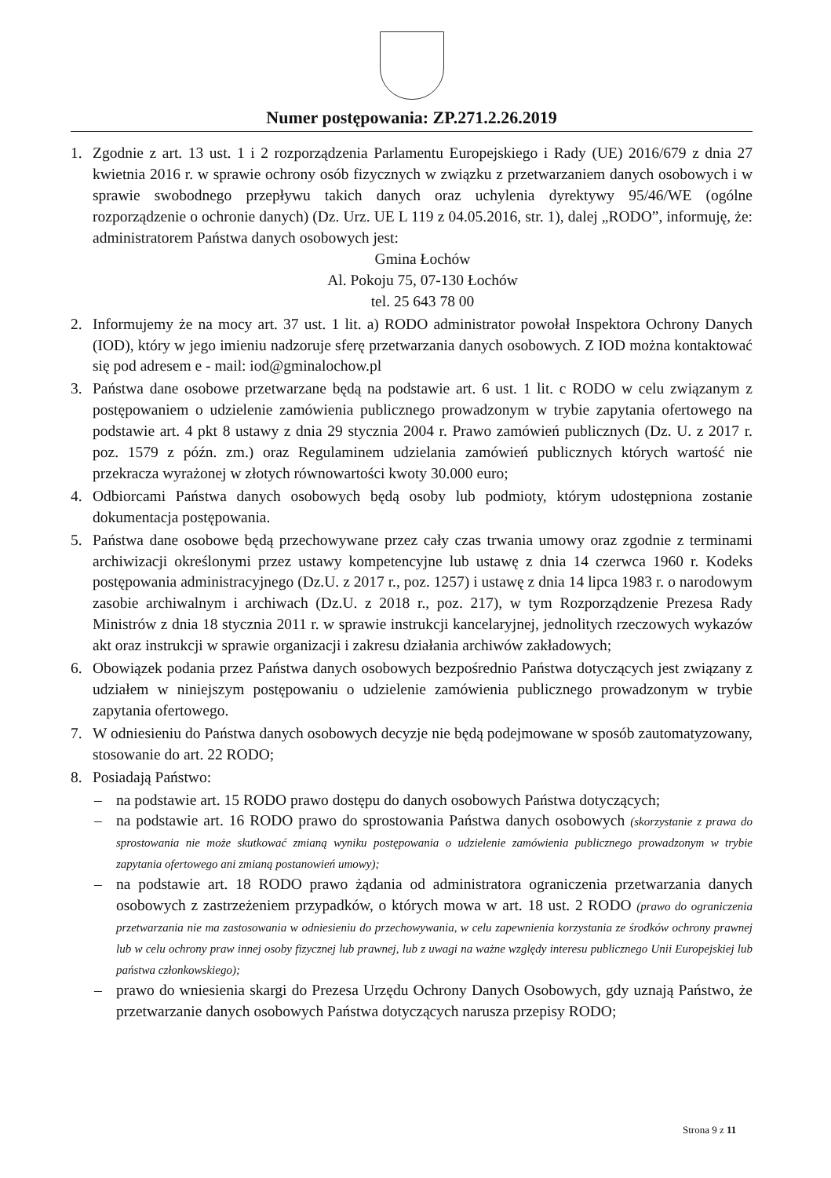Numer postępowania: ZP.271.2.26.2019
1. Zgodnie z art. 13 ust. 1 i 2 rozporządzenia Parlamentu Europejskiego i Rady (UE) 2016/679 z dnia 27 kwietnia 2016 r. w sprawie ochrony osób fizycznych w związku z przetwarzaniem danych osobowych i w sprawie swobodnego przepływu takich danych oraz uchylenia dyrektywy 95/46/WE (ogólne rozporządzenie o ochronie danych) (Dz. Urz. UE L 119 z 04.05.2016, str. 1), dalej „RODO”, informuję, że: administratorem Państwa danych osobowych jest:
Gmina Łochów
Al. Pokoju 75, 07-130 Łochów
tel. 25 643 78 00
2. Informujemy że na mocy art. 37 ust. 1 lit. a) RODO administrator powołał Inspektora Ochrony Danych (IOD), który w jego imieniu nadzoruje sferę przetwarzania danych osobowych. Z IOD można kontaktować się pod adresem e - mail: iod@gminalochow.pl
3. Państwa dane osobowe przetwarzane będą na podstawie art. 6 ust. 1 lit. c RODO w celu związanym z postępowaniem o udzielenie zamówienia publicznego prowadzonym w trybie zapytania ofertowego na podstawie art. 4 pkt 8 ustawy z dnia 29 stycznia 2004 r. Prawo zamówień publicznych (Dz. U. z 2017 r. poz. 1579 z późn. zm.) oraz Regulaminem udzielania zamówień publicznych których wartość nie przekracza wyrażonej w złotych równowartości kwoty 30.000 euro;
4. Odbiorcami Państwa danych osobowych będą osoby lub podmioty, którym udostępniona zostanie dokumentacja postępowania.
5. Państwa dane osobowe będą przechowywane przez cały czas trwania umowy oraz zgodnie z terminami archiwizacji określonymi przez ustawy kompetencyjne lub ustawę z dnia 14 czerwca 1960 r. Kodeks postępowania administracyjnego (Dz.U. z 2017 r., poz. 1257) i ustawę z dnia 14 lipca 1983 r. o narodowym zasobie archiwalnym i archiwach (Dz.U. z 2018 r., poz. 217), w tym Rozporządzenie Prezesa Rady Ministrów z dnia 18 stycznia 2011 r. w sprawie instrukcji kancelaryjnej, jednolitych rzeczowych wykazów akt oraz instrukcji w sprawie organizacji i zakresu działania archiwów zakładowych;
6. Obowiązek podania przez Państwa danych osobowych bezpośrednio Państwa dotyczących jest związany z udziałem w niniejszym postępowaniu o udzielenie zamówienia publicznego prowadzonym w trybie zapytania ofertowego.
7. W odniesieniu do Państwa danych osobowych decyzje nie będą podejmowane w sposób zautomatyzowany, stosowanie do art. 22 RODO;
8. Posiadają Państwo:
– na podstawie art. 15 RODO prawo dostępu do danych osobowych Państwa dotyczących;
– na podstawie art. 16 RODO prawo do sprostowania Państwa danych osobowych (skorzystanie z prawa do sprostowania nie może skutkować zmianą wyniku postępowania o udzielenie zamówienia publicznego prowadzonym w trybie zapytania ofertowego ani zmianą postanowień umowy);
– na podstawie art. 18 RODO prawo żądania od administratora ograniczenia przetwarzania danych osobowych z zastrzeżeniem przypadków, o których mowa w art. 18 ust. 2 RODO (prawo do ograniczenia przetwarzania nie ma zastosowania w odniesieniu do przechowywania, w celu zapewnienia korzystania ze środków ochrony prawnej lub w celu ochrony praw innej osoby fizycznej lub prawnej, lub z uwagi na ważne względy interesu publicznego Unii Europejskiej lub państwa członkowskiego);
– prawo do wniesienia skargi do Prezesa Urzędu Ochrony Danych Osobowych, gdy uznają Państwo, że przetwarzanie danych osobowych Państwa dotyczących narusza przepisy RODO;
Strona 9 z 11